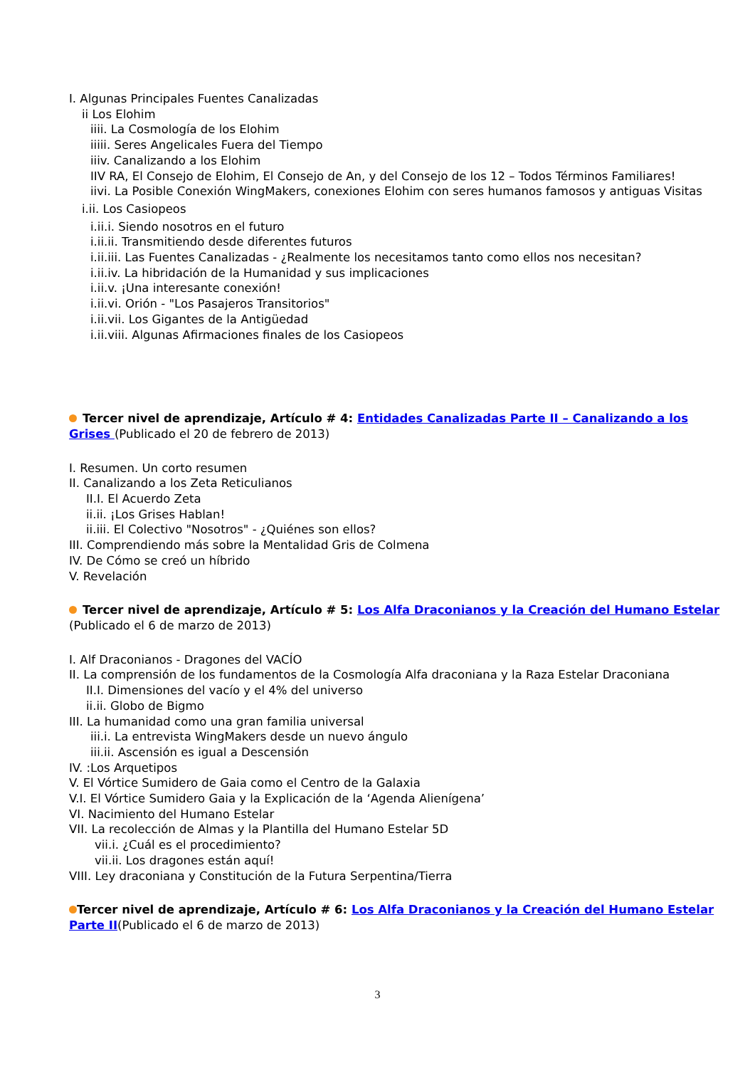I. Algunas Principales Fuentes Canalizadas
ii Los Elohim
iiii. La Cosmología de los Elohim
iiiii. Seres Angelicales Fuera del Tiempo
iiiv. Canalizando a los Elohim
IIV RA, El Consejo de Elohim, El Consejo de An, y del Consejo de los 12 – Todos Términos Familiares!
iivi. La Posible Conexión WingMakers, conexiones Elohim con seres humanos famosos y antiguas Visitas
i.ii. Los Casiopeos
i.ii.i. Siendo nosotros en el futuro
i.ii.ii. Transmitiendo desde diferentes futuros
i.ii.iii. Las Fuentes Canalizadas - ¿Realmente los necesitamos tanto como ellos nos necesitan?
i.ii.iv. La hibridación de la Humanidad y sus implicaciones
i.ii.v. ¡Una interesante conexión!
i.ii.vi. Orión - "Los Pasajeros Transitorios"
i.ii.vii. Los Gigantes de la Antigüedad
i.ii.viii. Algunas Afirmaciones finales de los Casiopeos
Tercer nivel de aprendizaje, Artículo # 4: Entidades Canalizadas Parte II – Canalizando a los Grises (Publicado el 20 de febrero de 2013)
I. Resumen. Un corto resumen
II. Canalizando a los Zeta Reticulianos
II.I. El Acuerdo Zeta
ii.ii. ¡Los Grises Hablan!
ii.iii. El Colectivo "Nosotros" - ¿Quiénes son ellos?
III. Comprendiendo más sobre la Mentalidad Gris de Colmena
IV. De Cómo se creó un híbrido
V. Revelación
Tercer nivel de aprendizaje, Artículo # 5: Los Alfa Draconianos y la Creación del Humano Estelar (Publicado el 6 de marzo de 2013)
I. Alf Draconianos - Dragones del VACÍO
II. La comprensión de los fundamentos de la Cosmología Alfa draconiana y la Raza Estelar Draconiana
II.I. Dimensiones del vacío y el 4% del universo
ii.ii. Globo de Bigmo
III. La humanidad como una gran familia universal
iii.i. La entrevista WingMakers desde un nuevo ángulo
iii.ii. Ascensión es igual a Descensión
IV. :Los Arquetipos
V. El Vórtice Sumidero de Gaia como el Centro de la Galaxia
V.I. El Vórtice Sumidero Gaia y la Explicación de la ‘Agenda Alienígena’
VI. Nacimiento del Humano Estelar
VII. La recolección de Almas y la Plantilla del Humano Estelar 5D
vii.i. ¿Cuál es el procedimiento?
vii.ii. Los dragones están aquí!
VIII. Ley draconiana y Constitución de la Futura Serpentina/Tierra
Tercer nivel de aprendizaje, Artículo # 6: Los Alfa Draconianos y la Creación del Humano Estelar Parte II(Publicado el 6 de marzo de 2013)
3